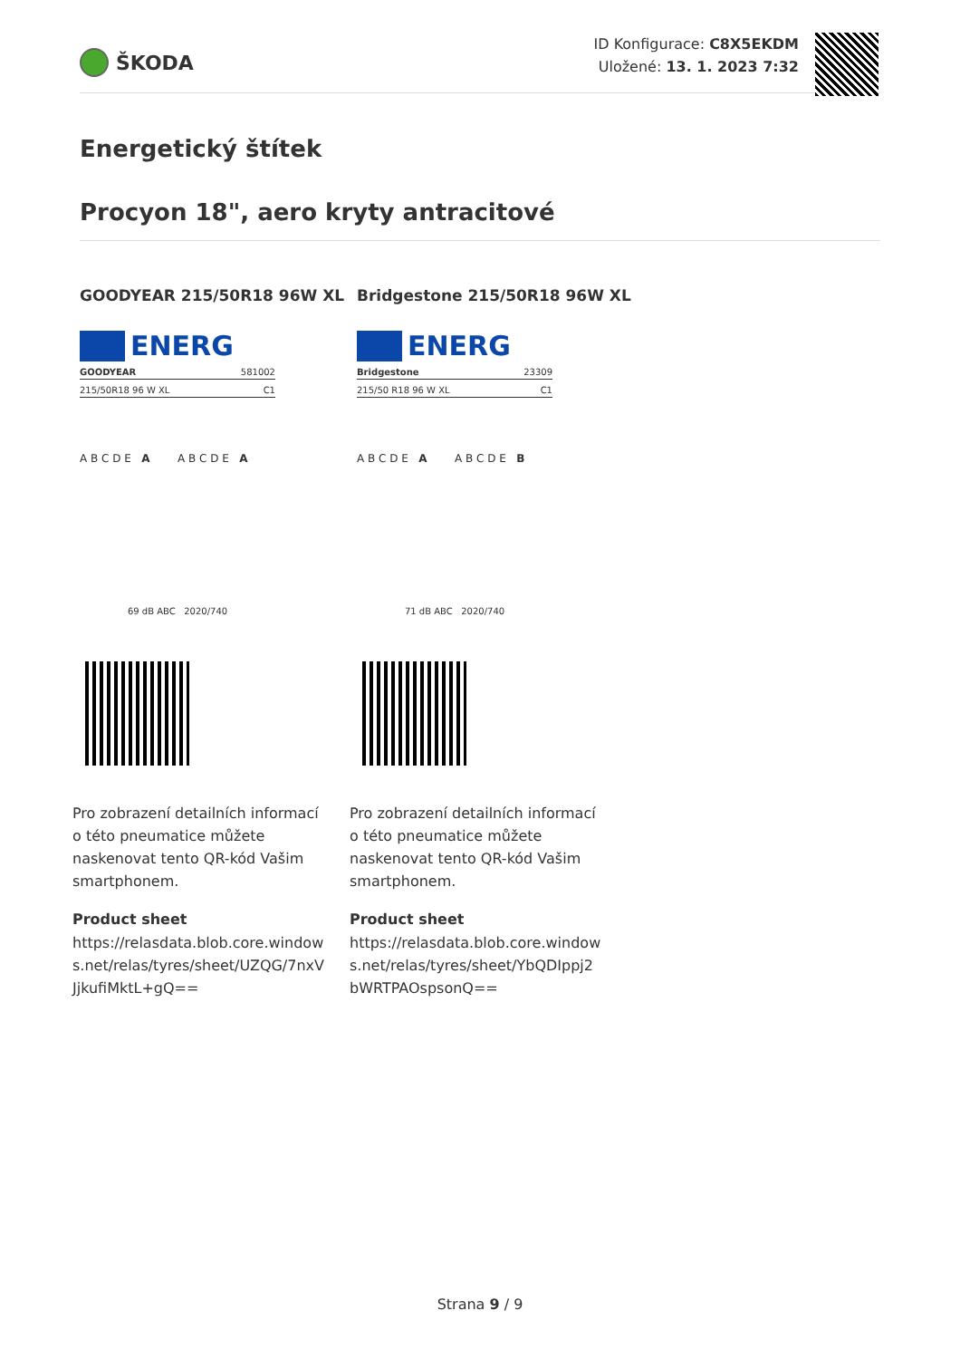ŠKODA
ID Konfigurace: C8X5EKDM
Uložené: 13. 1. 2023 7:32
Energetický štítek
Procyon 18", aero kryty antracitové
GOODYEAR 215/50R18 96W XL
ENERG
GOODYEAR 581002
215/50R18 96 W XL C1
A B C D E A A B C D E A
69 dB ABC 2020/740
Pro zobrazení detailních informací o této pneumatice můžete naskenovat tento QR-kód Vašim smartphonem.
Product sheet
https://relasdata.blob.core.windows.net/relas/tyres/sheet/UZQG/7nxVJjkufiMktL+gQ==
Bridgestone 215/50R18 96W XL
ENERG
Bridgestone 23309
215/50 R18 96 W XL C1
A B C D E A A B C D E B
71 dB ABC 2020/740
Pro zobrazení detailních informací o této pneumatice můžete naskenovat tento QR-kód Vašim smartphonem.
Product sheet
https://relasdata.blob.core.windows.net/relas/tyres/sheet/YbQDIppj2bWRTPAOspsonQ==
Strana 9 / 9